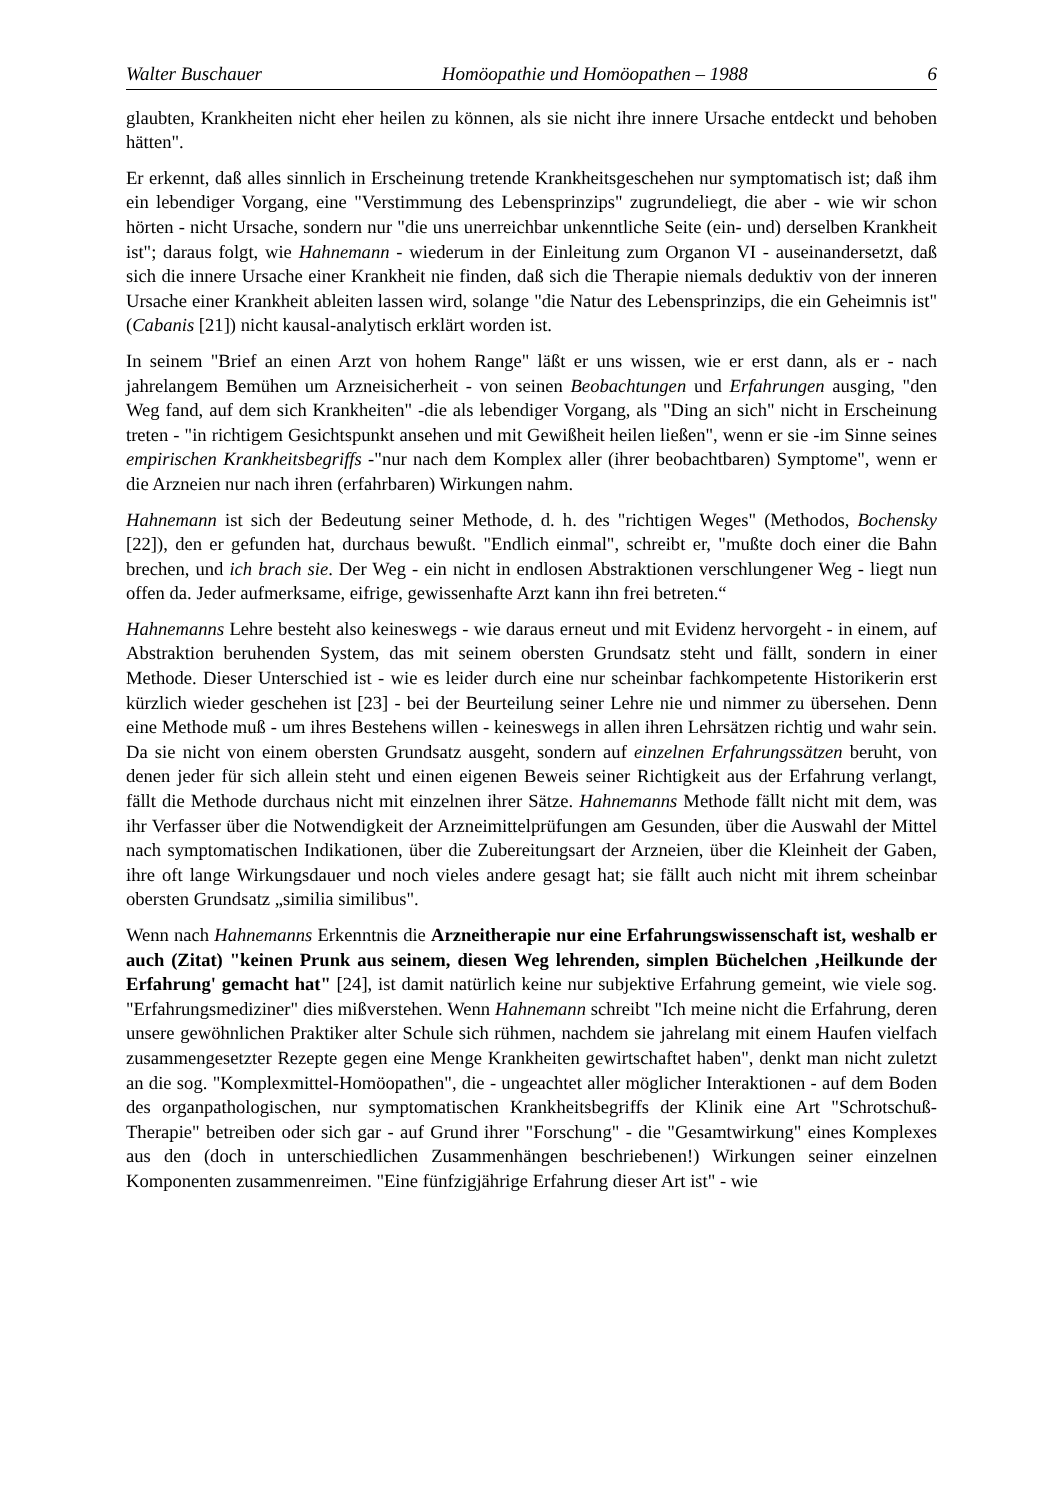Walter Buschauer Homöopathie und Homöopathen – 1988 6
glaubten, Krankheiten nicht eher heilen zu können, als sie nicht ihre innere Ursache entdeckt und behoben hätten".
Er erkennt, daß alles sinnlich in Erscheinung tretende Krankheitsgeschehen nur symptomatisch ist; daß ihm ein lebendiger Vorgang, eine "Verstimmung des Lebensprinzips" zugrundeliegt, die aber - wie wir schon hörten - nicht Ursache, sondern nur "die uns unerreichbar unkenntliche Seite (ein- und) derselben Krankheit ist"; daraus folgt, wie Hahnemann - wiederum in der Einleitung zum Organon VI - auseinandersetzt, daß sich die innere Ursache einer Krankheit nie finden, daß sich die Therapie niemals deduktiv von der inneren Ursache einer Krankheit ableiten lassen wird, solange "die Natur des Lebensprinzips, die ein Geheimnis ist" (Cabanis [21]) nicht kausal-analytisch erklärt worden ist.
In seinem "Brief an einen Arzt von hohem Range" läßt er uns wissen, wie er erst dann, als er - nach jahrelangem Bemühen um Arzneisicherheit - von seinen Beobachtungen und Erfahrungen ausging, "den Weg fand, auf dem sich Krankheiten" -die als lebendiger Vorgang, als "Ding an sich" nicht in Erscheinung treten - "in richtigem Gesichtspunkt ansehen und mit Gewißheit heilen ließen", wenn er sie -im Sinne seines empirischen Krankheitsbegriffs -"nur nach dem Komplex aller (ihrer beobachtbaren) Symptome", wenn er die Arzneien nur nach ihren (erfahrbaren) Wirkungen nahm.
Hahnemann ist sich der Bedeutung seiner Methode, d. h. des "richtigen Weges" (Methodos, Bochensky [22]), den er gefunden hat, durchaus bewußt. "Endlich einmal", schreibt er, "mußte doch einer die Bahn brechen, und ich brach sie. Der Weg - ein nicht in endlosen Abstraktionen verschlungener Weg - liegt nun offen da. Jeder aufmerksame, eifrige, gewissenhafte Arzt kann ihn frei betreten.“
Hahnemanns Lehre besteht also keineswegs - wie daraus erneut und mit Evidenz hervorgeht - in einem, auf Abstraktion beruhenden System, das mit seinem obersten Grundsatz steht und fällt, sondern in einer Methode. Dieser Unterschied ist - wie es leider durch eine nur scheinbar fachkompetente Historikerin erst kürzlich wieder geschehen ist [23] - bei der Beurteilung seiner Lehre nie und nimmer zu übersehen. Denn eine Methode muß - um ihres Bestehens willen - keineswegs in allen ihren Lehrsätzen richtig und wahr sein. Da sie nicht von einem obersten Grundsatz ausgeht, sondern auf einzelnen Erfahrungssätzen beruht, von denen jeder für sich allein steht und einen eigenen Beweis seiner Richtigkeit aus der Erfahrung verlangt, fällt die Methode durchaus nicht mit einzelnen ihrer Sätze. Hahnemanns Methode fällt nicht mit dem, was ihr Verfasser über die Notwendigkeit der Arzneimittelprüfungen am Gesunden, über die Auswahl der Mittel nach symptomatischen Indikationen, über die Zubereitungsart der Arzneien, über die Kleinheit der Gaben, ihre oft lange Wirkungsdauer und noch vieles andere gesagt hat; sie fällt auch nicht mit ihrem scheinbar obersten Grundsatz „similia similibus".
Wenn nach Hahnemanns Erkenntnis die Arzneitherapie nur eine Erfahrungswissenschaft ist, weshalb er auch (Zitat) "keinen Prunk aus seinem, diesen Weg lehrenden, simplen Büchelchen ‚Heilkunde der Erfahrung' gemacht hat" [24], ist damit natürlich keine nur subjektive Erfahrung gemeint, wie viele sog. "Erfahrungsmediziner" dies mißverstehen. Wenn Hahnemann schreibt "Ich meine nicht die Erfahrung, deren unsere gewöhnlichen Praktiker alter Schule sich rühmen, nachdem sie jahrelang mit einem Haufen vielfach zusammengesetzter Rezepte gegen eine Menge Krankheiten gewirtschaftet haben", denkt man nicht zuletzt an die sog. "Komplexmittel-Homöopathen", die - ungeachtet aller möglicher Interaktionen - auf dem Boden des organpathologischen, nur symptomatischen Krankheitsbegriffs der Klinik eine Art "Schrotschuß-Therapie" betreiben oder sich gar - auf Grund ihrer "Forschung" - die "Gesamtwirkung" eines Komplexes aus den (doch in unterschiedlichen Zusammenhängen beschriebenen!) Wirkungen seiner einzelnen Komponenten zusammenreimen. "Eine fünfzigjährige Erfahrung dieser Art ist" - wie